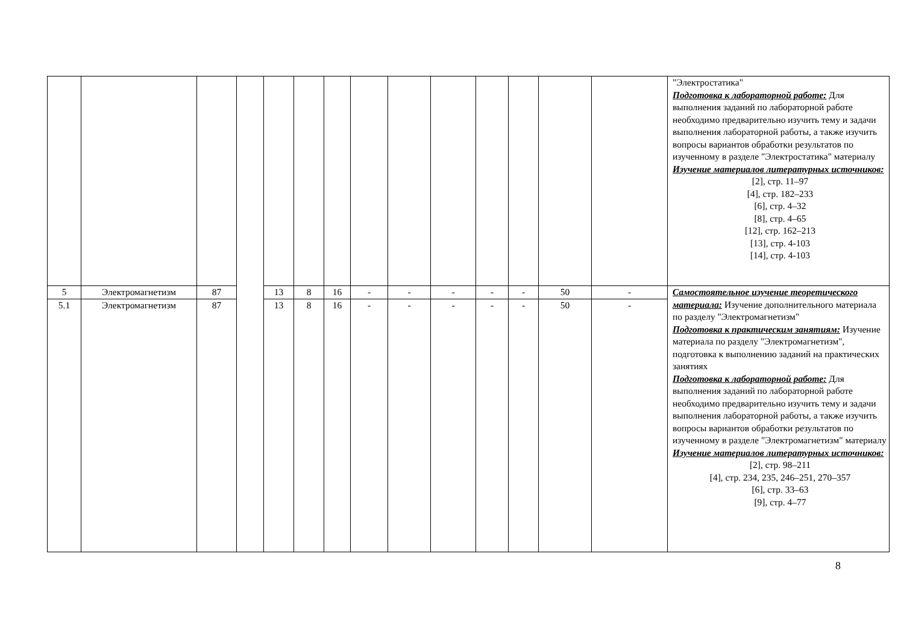| | | | | | | | | | | | | | | "Электростатика" Подготовка к лабораторной работе: Для выполнения заданий по лабораторной работе необходимо предварительно изучить тему и задачи выполнения лабораторной работы, а также изучить вопросы вариантов обработки результатов по изученному в разделе "Электростатика" материалу Изучение материалов литературных источников: [2], стр. 11–97 [4], стр. 182–233 [6], стр. 4–32 [8], стр. 4–65 [12], стр. 162–213 [13], стр. 4-103 [14], стр. 4-103 |
| 5 | Электромагнетизм | 87 | | 13 | 8 | 16 | - | - | - | - | - | 50 | - | Самостоятельное изучение теоретического материала: Изучение дополнительного материала по разделу "Электромагнетизм" Подготовка к практическим занятиям: Изучение материала по разделу "Электромагнетизм", подготовка к выполнению заданий на практических занятиях Подготовка к лабораторной работе: Для выполнения заданий по лабораторной работе необходимо предварительно изучить тему и задачи выполнения лабораторной работы, а также изучить вопросы вариантов обработки результатов по изученному в разделе "Электромагнетизм" материалу Изучение материалов литературных источников: [2], стр. 98–211 [4], стр. 234, 235, 246–251, 270–357 [6], стр. 33–63 [9], стр. 4–77 |
| 5.1 | Электромагнетизм | 87 | | 13 | 8 | 16 | - | - | - | - | - | 50 | - | |
8